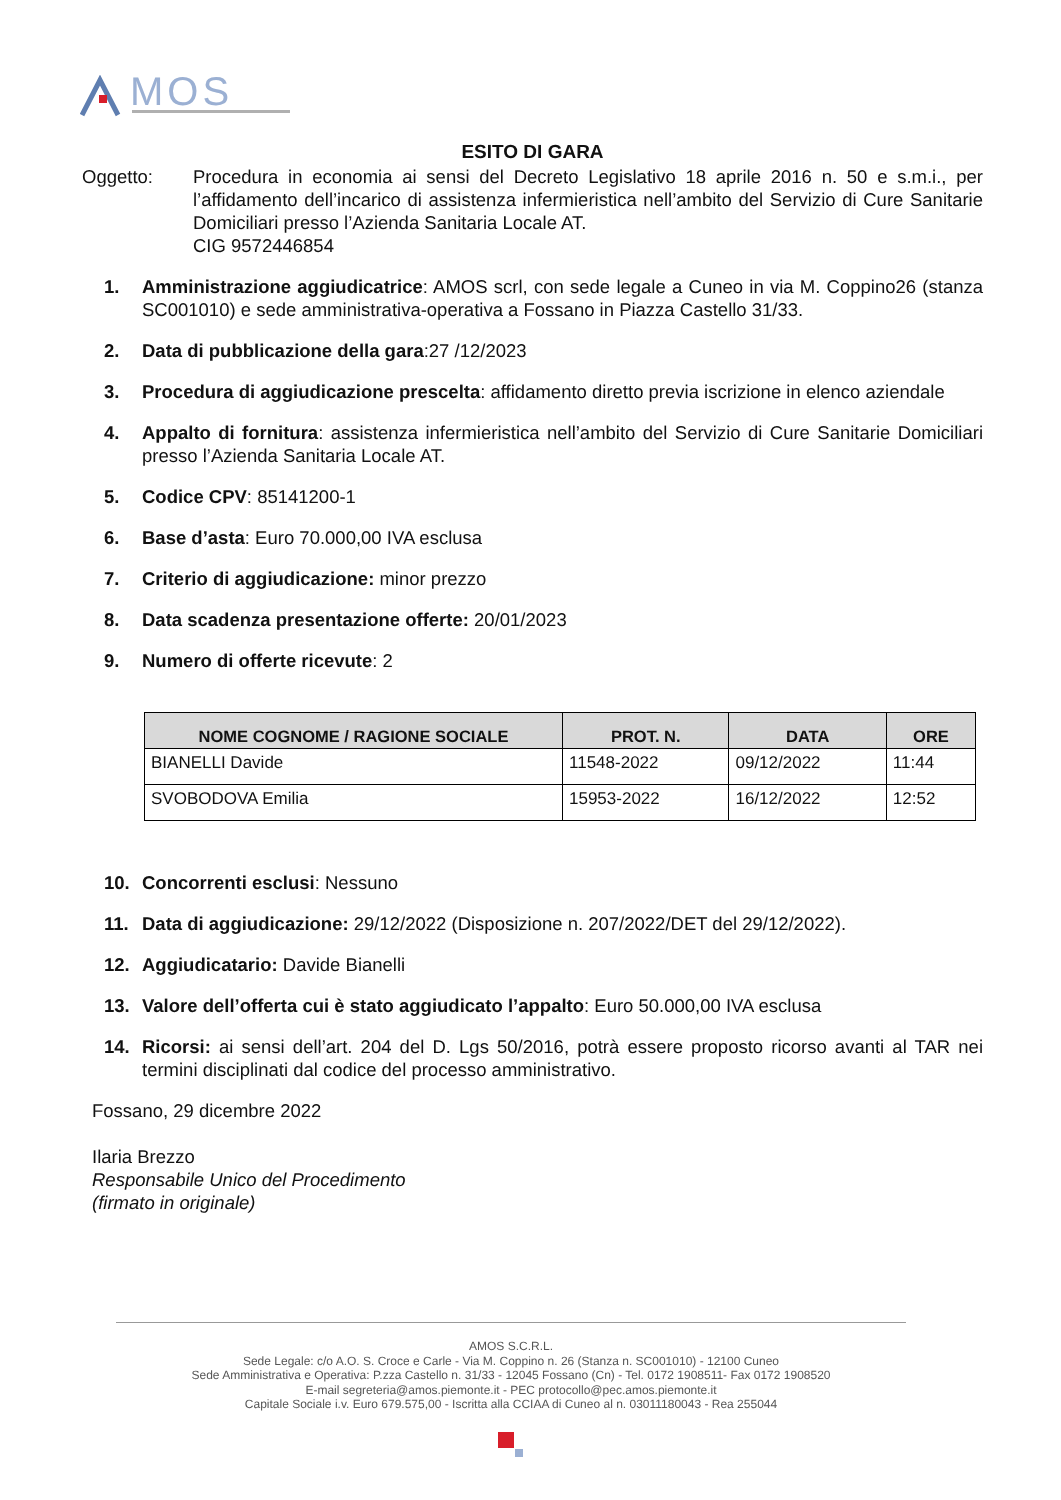MOS
ESITO DI GARA
Oggetto: Procedura in economia ai sensi del Decreto Legislativo 18 aprile 2016 n. 50 e s.m.i., per l’affidamento dell’incarico di assistenza infermieristica nell’ambito del Servizio di Cure Sanitarie Domiciliari presso l’Azienda Sanitaria Locale AT.
CIG 9572446854
1. Amministrazione aggiudicatrice: AMOS scrl, con sede legale a Cuneo in via M. Coppino26 (stanza SC001010) e sede amministrativa-operativa a Fossano in Piazza Castello 31/33.
2. Data di pubblicazione della gara:27 /12/2023
3. Procedura di aggiudicazione prescelta: affidamento diretto previa iscrizione in elenco aziendale
4. Appalto di fornitura: assistenza infermieristica nell’ambito del Servizio di Cure Sanitarie Domiciliari presso l’Azienda Sanitaria Locale AT.
5. Codice CPV: 85141200-1
6. Base d’asta: Euro 70.000,00 IVA esclusa
7. Criterio di aggiudicazione: minor prezzo
8. Data scadenza presentazione offerte: 20/01/2023
9. Numero di offerte ricevute: 2
| NOME COGNOME / RAGIONE SOCIALE | PROT. N. | DATA | ORE |
| --- | --- | --- | --- |
| BIANELLI Davide | 11548-2022 | 09/12/2022 | 11:44 |
| SVOBODOVA Emilia | 15953-2022 | 16/12/2022 | 12:52 |
10. Concorrenti esclusi: Nessuno
11. Data di aggiudicazione: 29/12/2022 (Disposizione n. 207/2022/DET del 29/12/2022).
12. Aggiudicatario: Davide Bianelli
13. Valore dell’offerta cui è stato aggiudicato l’appalto: Euro 50.000,00 IVA esclusa
14. Ricorsi: ai sensi dell’art. 204 del D. Lgs 50/2016, potrà essere proposto ricorso avanti al TAR nei termini disciplinati dal codice del processo amministrativo.
Fossano, 29 dicembre 2022
Ilaria Brezzo
Responsabile Unico del Procedimento
(firmato in originale)
AMOS S.C.R.L.
Sede Legale: c/o A.O. S. Croce e Carle - Via M. Coppino n. 26 (Stanza n. SC001010) - 12100 Cuneo
Sede Amministrativa e Operativa: P.zza Castello n. 31/33 - 12045 Fossano (Cn) - Tel. 0172 1908511- Fax 0172 1908520
E-mail segreteria@amos.piemonte.it - PEC protocollo@pec.amos.piemonte.it
Capitale Sociale i.v. Euro 679.575,00 - Iscritta alla CCIAA di Cuneo al n. 03011180043 - Rea 255044